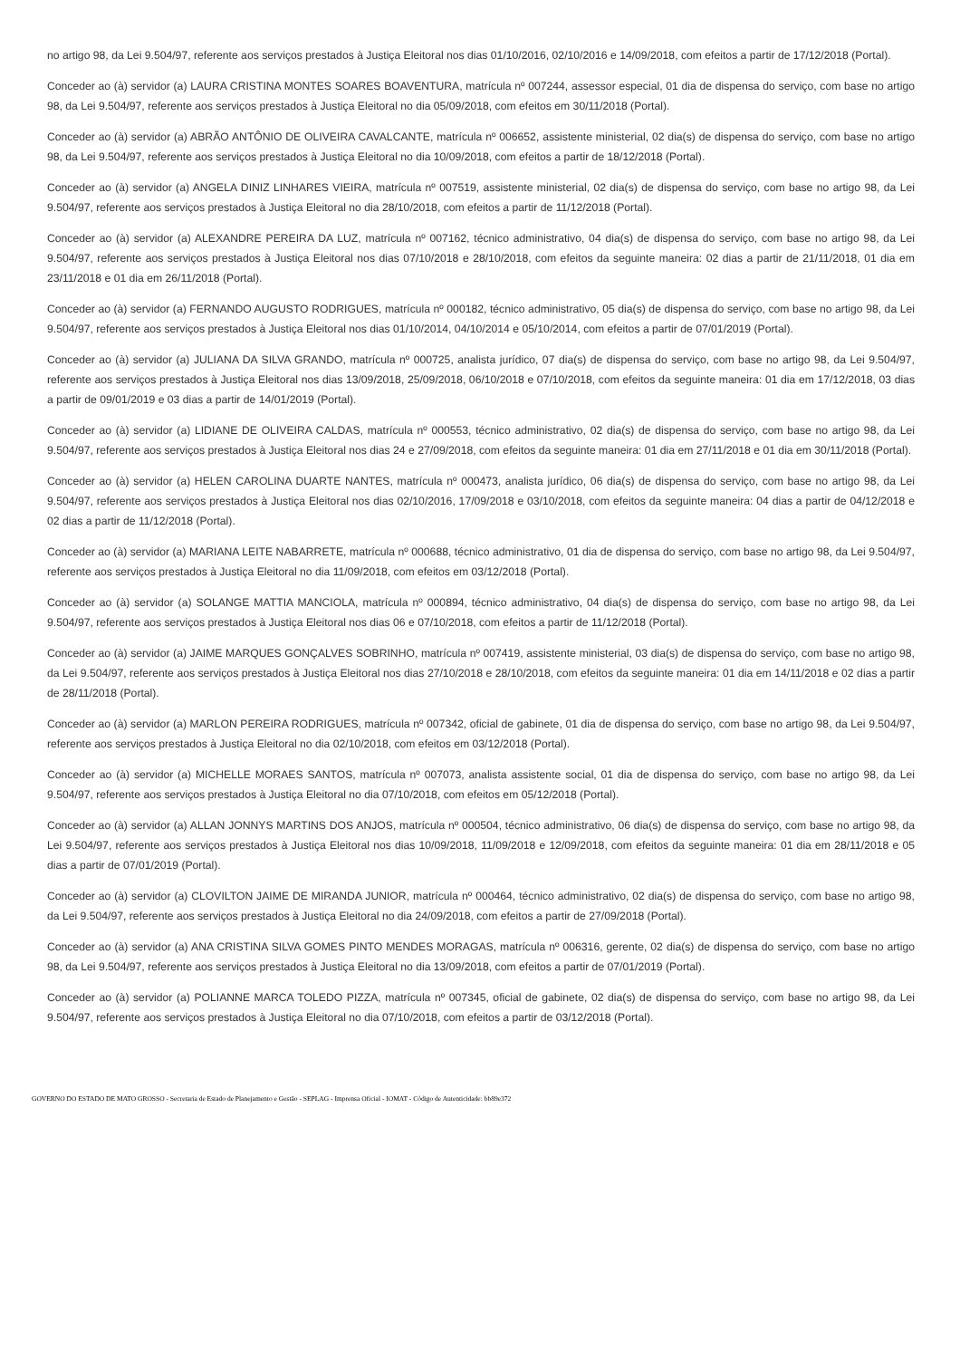no artigo 98, da Lei 9.504/97, referente aos serviços prestados à Justiça Eleitoral nos dias 01/10/2016, 02/10/2016 e 14/09/2018, com efeitos a partir de 17/12/2018 (Portal).
Conceder ao (à) servidor (a) LAURA CRISTINA MONTES SOARES BOAVENTURA, matrícula nº 007244, assessor especial, 01 dia de dispensa do serviço, com base no artigo 98, da Lei 9.504/97, referente aos serviços prestados à Justiça Eleitoral no dia 05/09/2018, com efeitos em 30/11/2018 (Portal).
Conceder ao (à) servidor (a) ABRÃO ANTÔNIO DE OLIVEIRA CAVALCANTE, matrícula nº 006652, assistente ministerial, 02 dia(s) de dispensa do serviço, com base no artigo 98, da Lei 9.504/97, referente aos serviços prestados à Justiça Eleitoral no dia 10/09/2018, com efeitos a partir de 18/12/2018 (Portal).
Conceder ao (à) servidor (a) ANGELA DINIZ LINHARES VIEIRA, matrícula nº 007519, assistente ministerial, 02 dia(s) de dispensa do serviço, com base no artigo 98, da Lei 9.504/97, referente aos serviços prestados à Justiça Eleitoral no dia 28/10/2018, com efeitos a partir de 11/12/2018 (Portal).
Conceder ao (à) servidor (a) ALEXANDRE PEREIRA DA LUZ, matrícula nº 007162, técnico administrativo, 04 dia(s) de dispensa do serviço, com base no artigo 98, da Lei 9.504/97, referente aos serviços prestados à Justiça Eleitoral nos dias 07/10/2018 e 28/10/2018, com efeitos da seguinte maneira: 02 dias a partir de 21/11/2018, 01 dia em 23/11/2018 e 01 dia em 26/11/2018 (Portal).
Conceder ao (à) servidor (a) FERNANDO AUGUSTO RODRIGUES, matrícula nº 000182, técnico administrativo, 05 dia(s) de dispensa do serviço, com base no artigo 98, da Lei 9.504/97, referente aos serviços prestados à Justiça Eleitoral nos dias 01/10/2014, 04/10/2014 e 05/10/2014, com efeitos a partir de 07/01/2019 (Portal).
Conceder ao (à) servidor (a) JULIANA DA SILVA GRANDO, matrícula nº 000725, analista jurídico, 07 dia(s) de dispensa do serviço, com base no artigo 98, da Lei 9.504/97, referente aos serviços prestados à Justiça Eleitoral nos dias 13/09/2018, 25/09/2018, 06/10/2018 e 07/10/2018, com efeitos da seguinte maneira: 01 dia em 17/12/2018, 03 dias a partir de 09/01/2019 e 03 dias a partir de 14/01/2019 (Portal).
Conceder ao (à) servidor (a) LIDIANE DE OLIVEIRA CALDAS, matrícula nº 000553, técnico administrativo, 02 dia(s) de dispensa do serviço, com base no artigo 98, da Lei 9.504/97, referente aos serviços prestados à Justiça Eleitoral nos dias 24 e 27/09/2018, com efeitos da seguinte maneira: 01 dia em 27/11/2018 e 01 dia em 30/11/2018 (Portal).
Conceder ao (à) servidor (a) HELEN CAROLINA DUARTE NANTES, matrícula nº 000473, analista jurídico, 06 dia(s) de dispensa do serviço, com base no artigo 98, da Lei 9.504/97, referente aos serviços prestados à Justiça Eleitoral nos dias 02/10/2016, 17/09/2018 e 03/10/2018, com efeitos da seguinte maneira: 04 dias a partir de 04/12/2018 e 02 dias a partir de 11/12/2018 (Portal).
Conceder ao (à) servidor (a) MARIANA LEITE NABARRETE, matrícula nº 000688, técnico administrativo, 01 dia de dispensa do serviço, com base no artigo 98, da Lei 9.504/97, referente aos serviços prestados à Justiça Eleitoral no dia 11/09/2018, com efeitos em 03/12/2018 (Portal).
Conceder ao (à) servidor (a) SOLANGE MATTIA MANCIOLA, matrícula nº 000894, técnico administrativo, 04 dia(s) de dispensa do serviço, com base no artigo 98, da Lei 9.504/97, referente aos serviços prestados à Justiça Eleitoral nos dias 06 e 07/10/2018, com efeitos a partir de 11/12/2018 (Portal).
Conceder ao (à) servidor (a) JAIME MARQUES GONÇALVES SOBRINHO, matrícula nº 007419, assistente ministerial, 03 dia(s) de dispensa do serviço, com base no artigo 98, da Lei 9.504/97, referente aos serviços prestados à Justiça Eleitoral nos dias 27/10/2018 e 28/10/2018, com efeitos da seguinte maneira: 01 dia em 14/11/2018 e 02 dias a partir de 28/11/2018 (Portal).
Conceder ao (à) servidor (a) MARLON PEREIRA RODRIGUES, matrícula nº 007342, oficial de gabinete, 01 dia de dispensa do serviço, com base no artigo 98, da Lei 9.504/97, referente aos serviços prestados à Justiça Eleitoral no dia 02/10/2018, com efeitos em 03/12/2018 (Portal).
Conceder ao (à) servidor (a) MICHELLE MORAES SANTOS, matrícula nº 007073, analista assistente social, 01 dia de dispensa do serviço, com base no artigo 98, da Lei 9.504/97, referente aos serviços prestados à Justiça Eleitoral no dia 07/10/2018, com efeitos em 05/12/2018 (Portal).
Conceder ao (à) servidor (a) ALLAN JONNYS MARTINS DOS ANJOS, matrícula nº 000504, técnico administrativo, 06 dia(s) de dispensa do serviço, com base no artigo 98, da Lei 9.504/97, referente aos serviços prestados à Justiça Eleitoral nos dias 10/09/2018, 11/09/2018 e 12/09/2018, com efeitos da seguinte maneira: 01 dia em 28/11/2018 e 05 dias a partir de 07/01/2019 (Portal).
Conceder ao (à) servidor (a) CLOVILTON JAIME DE MIRANDA JUNIOR, matrícula nº 000464, técnico administrativo, 02 dia(s) de dispensa do serviço, com base no artigo 98, da Lei 9.504/97, referente aos serviços prestados à Justiça Eleitoral no dia 24/09/2018, com efeitos a partir de 27/09/2018 (Portal).
Conceder ao (à) servidor (a) ANA CRISTINA SILVA GOMES PINTO MENDES MORAGAS, matrícula nº 006316, gerente, 02 dia(s) de dispensa do serviço, com base no artigo 98, da Lei 9.504/97, referente aos serviços prestados à Justiça Eleitoral no dia 13/09/2018, com efeitos a partir de 07/01/2019 (Portal).
Conceder ao (à) servidor (a) POLIANNE MARCA TOLEDO PIZZA, matrícula nº 007345, oficial de gabinete, 02 dia(s) de dispensa do serviço, com base no artigo 98, da Lei 9.504/97, referente aos serviços prestados à Justiça Eleitoral no dia 07/10/2018, com efeitos a partir de 03/12/2018 (Portal).
GOVERNO DO ESTADO DE MATO GROSSO - Secretaria de Estado de Planejamento e Gestão - SEPLAG - Imprensa Oficial - IOMAT - Código de Autenticidade: bb89e372